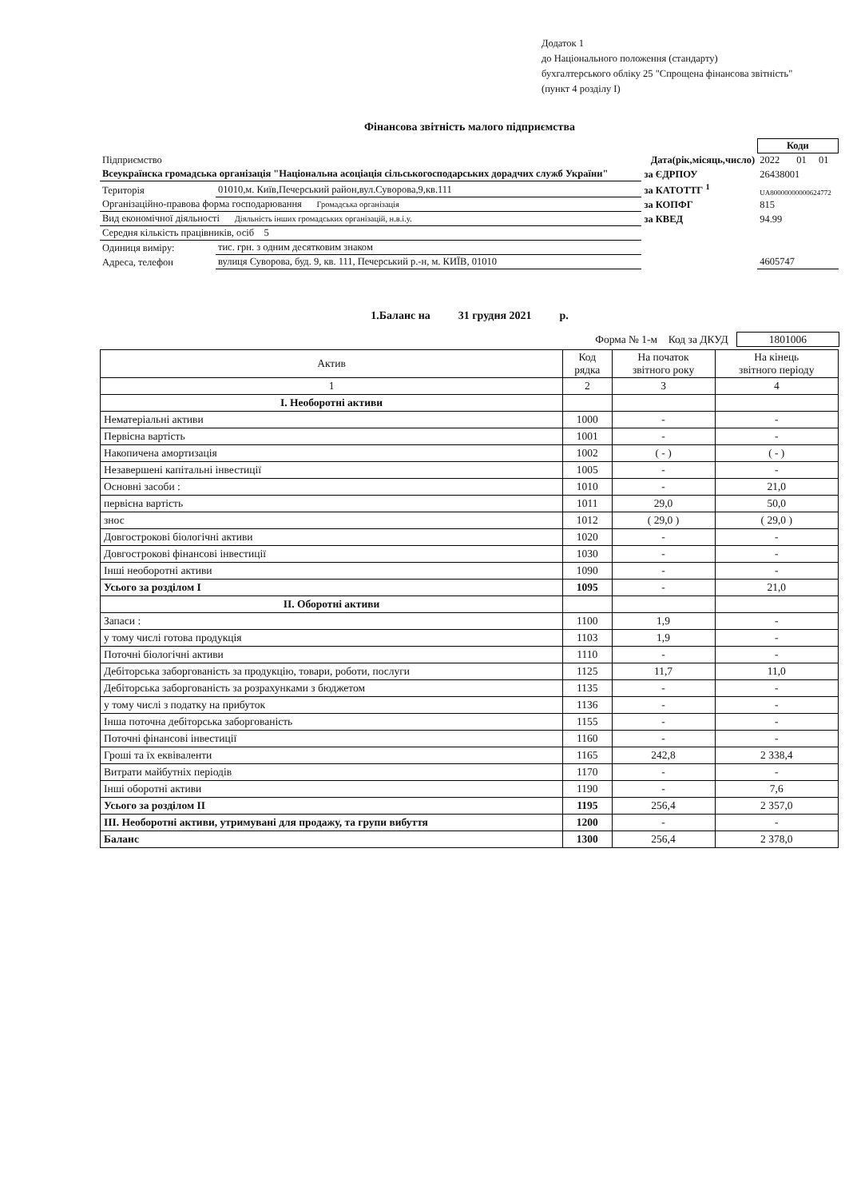Додаток 1
до Національного положення (стандарту)
бухгалтерського обліку 25 "Спрощена фінансова звітність"
(пункт 4 розділу I)
Фінансова звітність малого підприємства
| | | | Коди | | |
| Підприємство | | Дата(рік,місяць,число) | 2022 | 01 | 01 |
| Всеукраїнска громадська організація "Національна асоціація сільськогосподарських дорадчих служб України" | | за ЄДРПОУ | 26438001 | | |
| Територія | 01010,м. Київ,Печерський район,вул.Суворова,9,кв.111 | за КАТОТТГ <sup>1</sup> | UA80000000000624772 | | |
| Організаційно-правова форма господарювання Громадська організація | | за КОПФГ | 815 | | |
| Вид економічної діяльності Діяльність інших громадських організацій, н.в.і.у. | | за КВЕД | 94.99 | | |
| Середня кількість працівників, осіб 5 | | | | | |
| Одиниця виміру: | тис. грн. з одним десятковим знаком | | | | |
| Адреса, телефон | вулиця Суворова, буд. 9, кв. 111, Печерський р.-н, м. КИЇВ, 01010 | | 4605747 | | |
1.Баланс на 31 грудня 2021 р.
Форма № 1-м Код за ДКУД 1801006
| Актив | Код рядка | На початок звітного року | На кінець звітного періоду |
| --- | --- | --- | --- |
| 1 | 2 | 3 | 4 |
| I. Необоротні активи | | | |
| Нематеріальні активи | 1000 | - | - |
| Первісна вартість | 1001 | - | - |
| Накопичена амортизація | 1002 | ( - ) | ( - ) |
| Незавершені капітальні інвестиції | 1005 | - | - |
| Основні засоби : | 1010 | - | 21,0 |
| первісна вартість | 1011 | 29,0 | 50,0 |
| знос | 1012 | ( 29,0 ) | ( 29,0 ) |
| Довгострокові біологічні активи | 1020 | - | - |
| Довгострокові фінансові інвестиції | 1030 | - | - |
| Інші необоротні активи | 1090 | - | - |
| Усього за розділом I | 1095 | - | 21,0 |
| II. Оборотні активи | | | |
| Запаси : | 1100 | 1,9 | - |
| у тому числі готова продукція | 1103 | 1,9 | - |
| Поточні біологічні активи | 1110 | - | - |
| Дебіторська заборгованість за продукцію, товари, роботи, послуги | 1125 | 11,7 | 11,0 |
| Дебіторська заборгованість за розрахунками з бюджетом | 1135 | - | - |
| у тому числі з податку на прибуток | 1136 | - | - |
| Інша поточна дебіторська заборгованість | 1155 | - | - |
| Поточні фінансові інвестиції | 1160 | - | - |
| Гроші та їх еквіваленти | 1165 | 242,8 | 2 338,4 |
| Витрати майбутніх періодів | 1170 | - | - |
| Інші оборотні активи | 1190 | - | 7,6 |
| Усього за розділом II | 1195 | 256,4 | 2 357,0 |
| III. Необоротні активи, утримувані для продажу, та групи вибуття | 1200 | - | - |
| Баланс | 1300 | 256,4 | 2 378,0 |